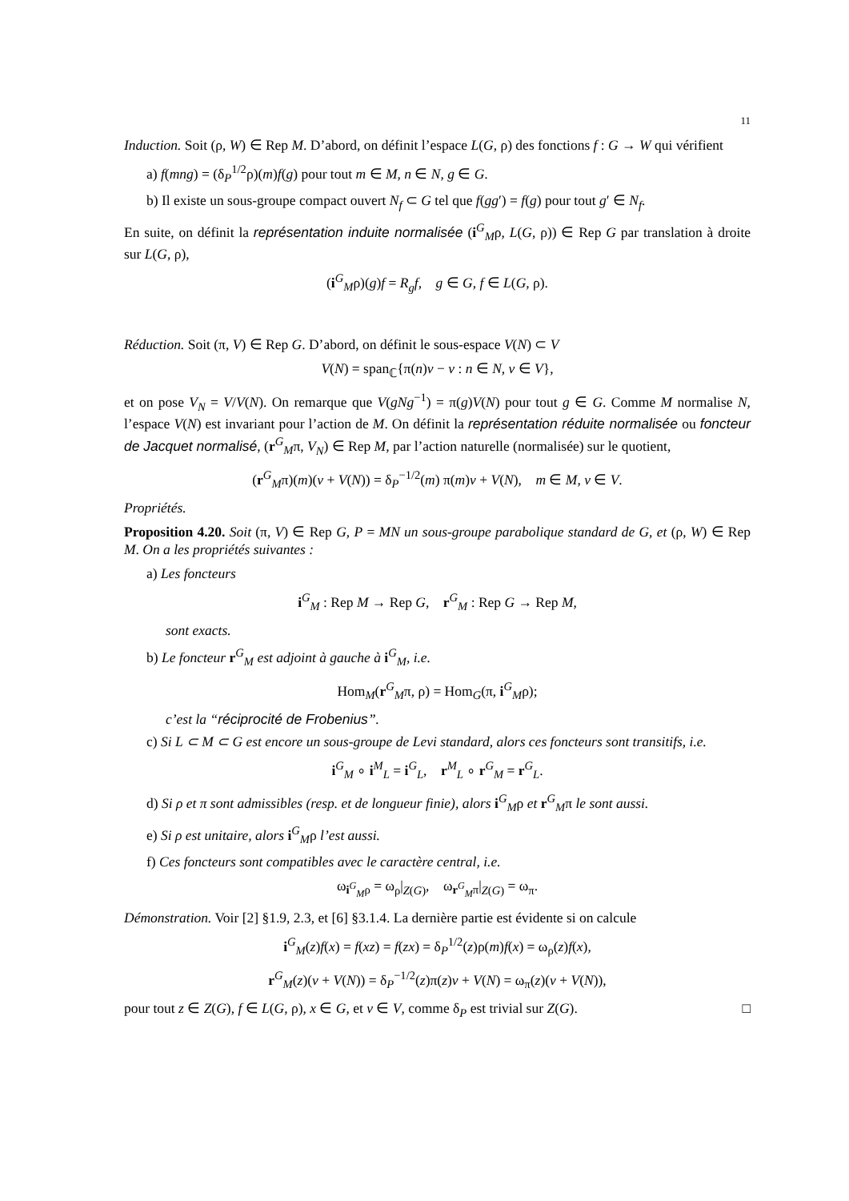11
Induction. Soit (ρ, W) ∈ Rep M. D’abord, on définit l’espace L(G, ρ) des fonctions f : G → W qui vérifient
a) f(mng) = (δ<sub>P</sub><sup>1/2</sup>ρ)(m)f(g) pour tout m ∈ M, n ∈ N, g ∈ G.
b) Il existe un sous-groupe compact ouvert N<sub>f</sub> ⊂ G tel que f(gg′) = f(g) pour tout g′ ∈ N<sub>f</sub>.
En suite, on définit la représentation induite normalisée (i<sup>G</sup><sub>M</sub>ρ, L(G, ρ)) ∈ Rep G par translation à droite sur L(G, ρ),
(i<sup>G</sup><sub>M</sub>ρ)(g)f = R<sub>g</sub>f, g ∈ G, f ∈ L(G, ρ).
Réduction. Soit (π, V) ∈ Rep G. D’abord, on définit le sous-espace V(N) ⊂ V
V(N) = span<sub>ℂ</sub>{π(n)v − v : n ∈ N, v ∈ V},
et on pose V<sub>N</sub> = V/V(N). On remarque que V(gNg<sup>−1</sup>) = π(g)V(N) pour tout g ∈ G. Comme M normalise N, l’espace V(N) est invariant pour l’action de M. On définit la représentation réduite normalisée ou foncteur de Jacquet normalisé, (r<sup>G</sup><sub>M</sub>π, V<sub>N</sub>) ∈ Rep M, par l’action naturelle (normalisée) sur le quotient,
(r<sup>G</sup><sub>M</sub>π)(m)(v + V(N)) = δ<sub>P</sub><sup>−1/2</sup>(m) π(m)v + V(N), m ∈ M, v ∈ V.
Propriétés.
Proposition 4.20. Soit (π, V) ∈ Rep G, P = MN un sous-groupe parabolique standard de G, et (ρ, W) ∈ Rep M. On a les propriétés suivantes :
a) Les foncteurs
i<sup>G</sup><sub>M</sub> : Rep M → Rep G, r<sup>G</sup><sub>M</sub> : Rep G → Rep M,
sont exacts.
b) Le foncteur r<sup>G</sup><sub>M</sub> est adjoint à gauche à i<sup>G</sup><sub>M</sub>, i.e.
Hom<sub>M</sub>(r<sup>G</sup><sub>M</sub>π, ρ) = Hom<sub>G</sub>(π, i<sup>G</sup><sub>M</sub>ρ);
c’est la “réciprocité de Frobenius”.
c) Si L ⊂ M ⊂ G est encore un sous-groupe de Levi standard, alors ces foncteurs sont transitifs, i.e.
i<sup>G</sup><sub>M</sub> ∘ i<sup>M</sup><sub>L</sub> = i<sup>G</sup><sub>L</sub>, r<sup>M</sup><sub>L</sub> ∘ r<sup>G</sup><sub>M</sub> = r<sup>G</sup><sub>L</sub>.
d) Si ρ et π sont admissibles (resp. et de longueur finie), alors i<sup>G</sup><sub>M</sub>ρ et r<sup>G</sup><sub>M</sub>π le sont aussi.
e) Si ρ est unitaire, alors i<sup>G</sup><sub>M</sub>ρ l’est aussi.
f) Ces foncteurs sont compatibles avec le caractère central, i.e.
ω<sub>i<sup>G</sup><sub>M</sub>ρ</sub> = ω<sub>ρ</sub>|<sub>Z(G)</sub>, ω<sub>r<sup>G</sup><sub>M</sub>π</sub>|<sub>Z(G)</sub> = ω<sub>π</sub>.
Démonstration. Voir [2] §1.9, 2.3, et [6] §3.1.4. La dernière partie est évidente si on calcule
i<sup>G</sup><sub>M</sub>(z)f(x) = f(xz) = f(zx) = δ<sub>P</sub><sup>1/2</sup>(z)ρ(m)f(x) = ω<sub>ρ</sub>(z)f(x),
r<sup>G</sup><sub>M</sub>(z)(v + V(N)) = δ<sub>P</sub><sup>−1/2</sup>(z)π(z)v + V(N) = ω<sub>π</sub>(z)(v + V(N)),
pour tout z ∈ Z(G), f ∈ L(G, ρ), x ∈ G, et v ∈ V, comme δ<sub>P</sub> est trivial sur Z(G). □